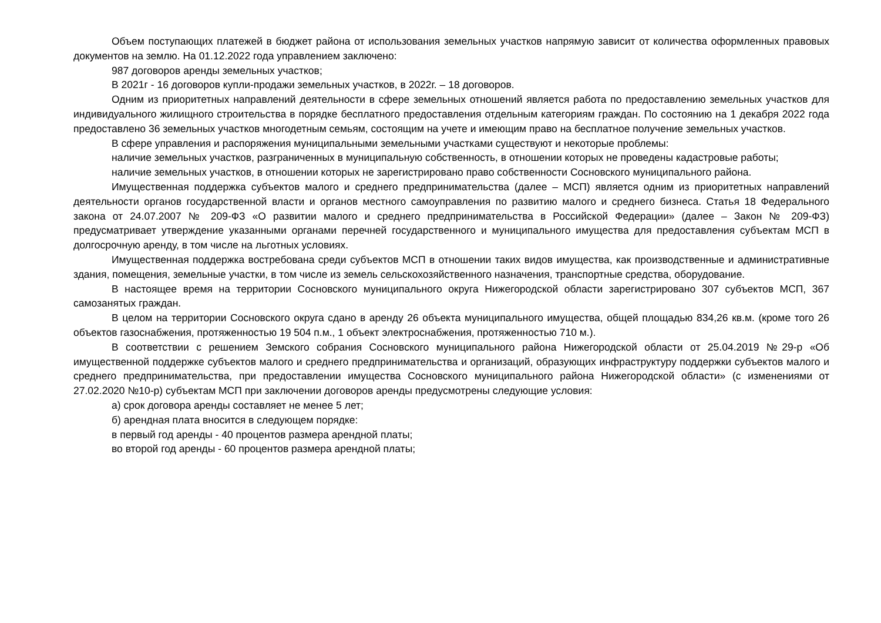Объем поступающих платежей в бюджет района от использования земельных участков напрямую зависит от количества оформленных правовых документов на землю. На 01.12.2022 года управлением заключено:
987 договоров аренды земельных участков;
В 2021г - 16 договоров купли-продажи земельных участков, в 2022г. – 18 договоров.
Одним из приоритетных направлений деятельности в сфере земельных отношений является работа по предоставлению земельных участков для индивидуального жилищного строительства в порядке бесплатного предоставления отдельным категориям граждан. По состоянию на 1 декабря 2022 года предоставлено 36 земельных участков многодетным семьям, состоящим на учете и имеющим право на бесплатное получение земельных участков.
В сфере управления и распоряжения муниципальными земельными участками существуют и некоторые проблемы:
наличие земельных участков, разграниченных в муниципальную собственность, в отношении которых не проведены кадастровые работы;
наличие земельных участков, в отношении которых не зарегистрировано право собственности Сосновского муниципального района.
Имущественная поддержка субъектов малого и среднего предпринимательства (далее – МСП) является одним из приоритетных направлений деятельности органов государственной власти и органов местного самоуправления по развитию малого и среднего бизнеса. Статья 18 Федерального закона от 24.07.2007 № 209-ФЗ «О развитии малого и среднего предпринимательства в Российской Федерации» (далее – Закон № 209-ФЗ) предусматривает утверждение указанными органами перечней государственного и муниципального имущества для предоставления субъектам МСП в долгосрочную аренду, в том числе на льготных условиях.
Имущественная поддержка востребована среди субъектов МСП в отношении таких видов имущества, как производственные и административные здания, помещения, земельные участки, в том числе из земель сельскохозяйственного назначения, транспортные средства, оборудование.
В настоящее время на территории Сосновского муниципального округа Нижегородской области зарегистрировано 307 субъектов МСП, 367 самозанятых граждан.
В целом на территории Сосновского округа сдано в аренду 26 объекта муниципального имущества, общей площадью 834,26 кв.м. (кроме того 26 объектов газоснабжения, протяженностью 19 504 п.м., 1 объект электроснабжения, протяженностью 710 м.).
В соответствии с решением Земского собрания Сосновского муниципального района Нижегородской области от 25.04.2019 №29-р «Об имущественной поддержке субъектов малого и среднего предпринимательства и организаций, образующих инфраструктуру поддержки субъектов малого и среднего предпринимательства, при предоставлении имущества Сосновского муниципального района Нижегородской области» (с изменениями от 27.02.2020 №10-р) субъектам МСП при заключении договоров аренды предусмотрены следующие условия:
а) срок договора аренды составляет не менее 5 лет;
б) арендная плата вносится в следующем порядке:
в первый год аренды - 40 процентов размера арендной платы;
во второй год аренды - 60 процентов размера арендной платы;